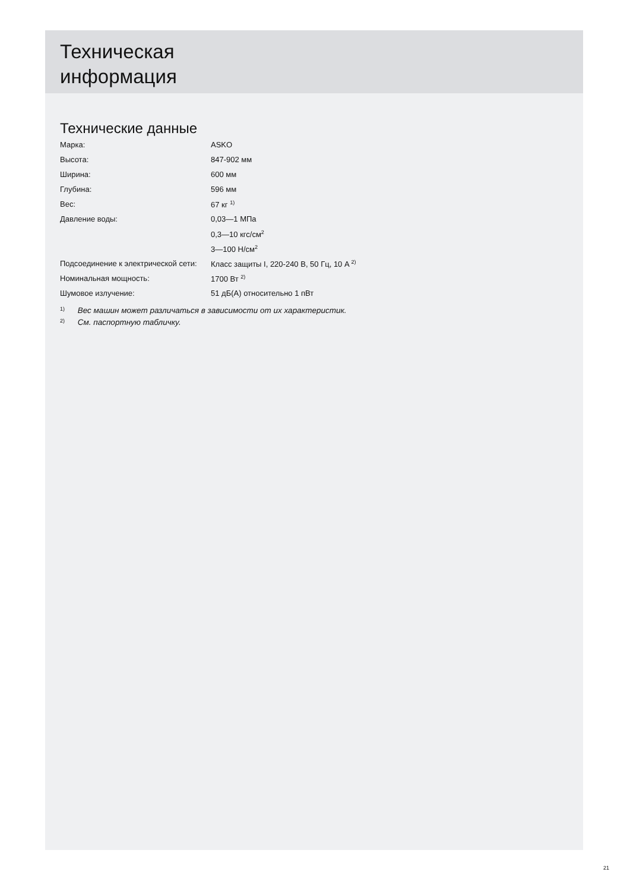Техническая
информация
Технические данные
| Марка: | ASKO |
| Высота: | 847-902 мм |
| Ширина: | 600 мм |
| Глубина: | 596 мм |
| Вес: | 67 кг <sup>1)</sup> |
| Давление воды: | 0,03—1 МПа |
| | 0,3—10 кгс/см<sup>2</sup> |
| | 3—100 Н/см<sup>2</sup> |
| Подсоединение к электрической сети: | Класс защиты I, 220-240 В, 50 Гц, 10 A <sup>2)</sup> |
| Номинальная мощность: | 1700 Вт <sup>2)</sup> |
| Шумовое излучение: | 51 дБ(A) относительно 1 пВт |
1) Вес машин может различаться в зависимости от их характеристик.
2) См. паспортную табличку.
21